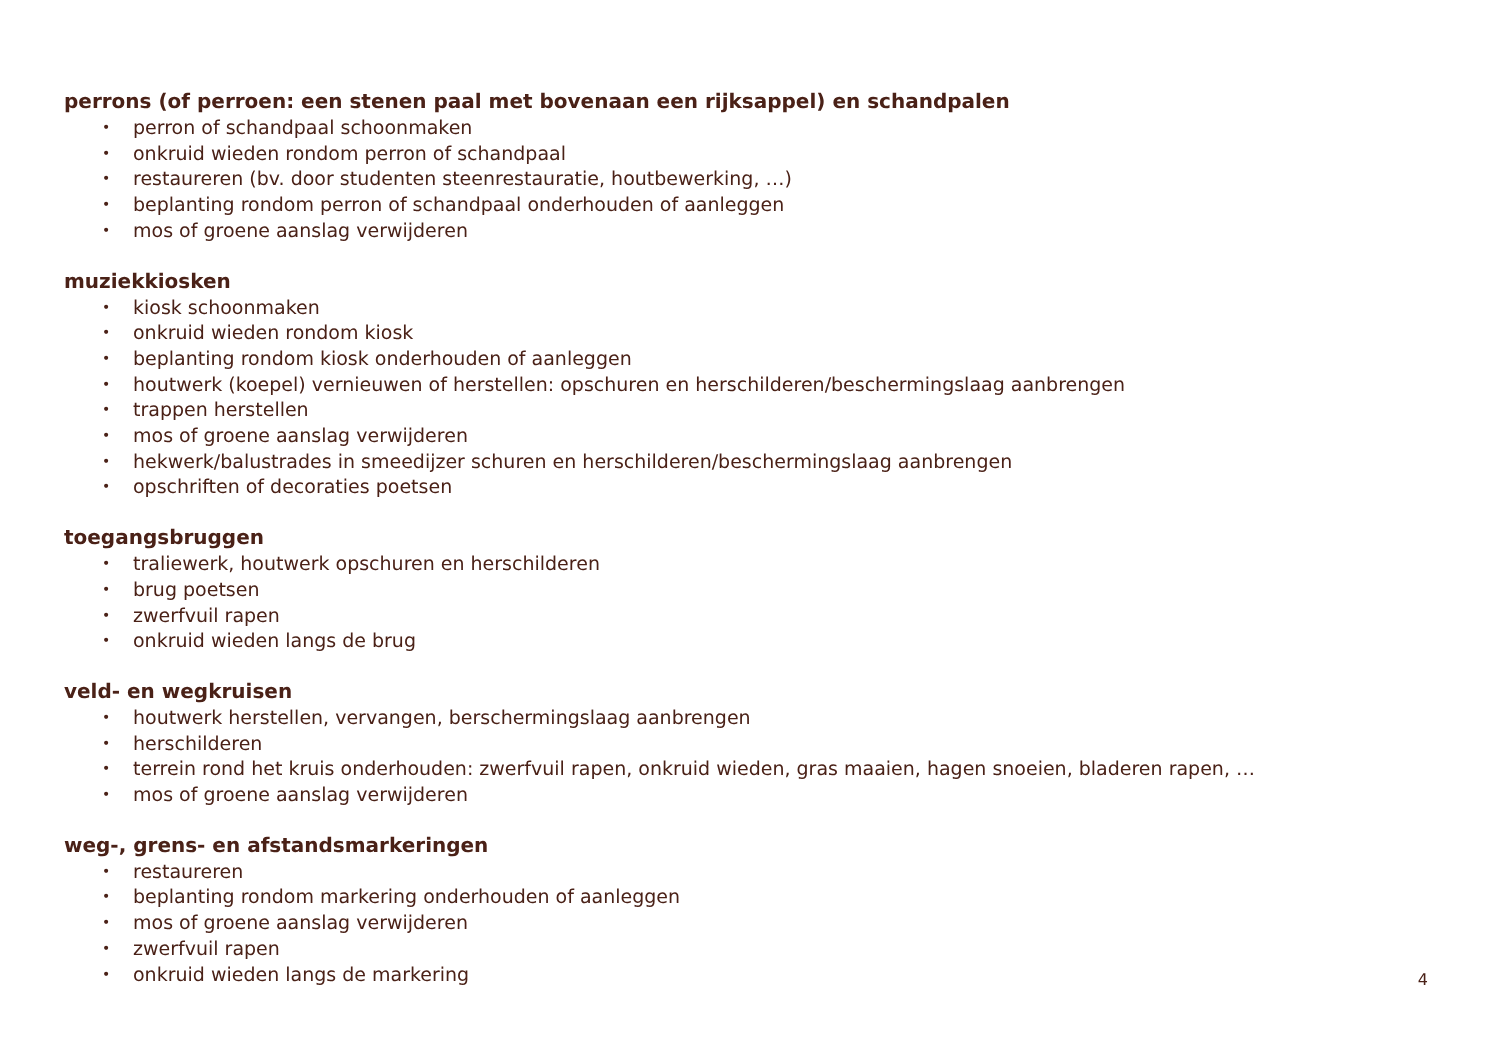perrons (of perroen: een stenen paal met bovenaan een rijksappel) en schandpalen
• perron of schandpaal schoonmaken
• onkruid wieden rondom perron of schandpaal
• restaureren (bv. door studenten steenrestauratie, houtbewerking, …)
• beplanting rondom perron of schandpaal onderhouden of aanleggen
• mos of groene aanslag verwijderen
muziekkiosken
• kiosk schoonmaken
• onkruid wieden rondom kiosk
• beplanting rondom kiosk onderhouden of aanleggen
• houtwerk (koepel) vernieuwen of herstellen: opschuren en herschilderen/beschermingslaag aanbrengen
• trappen herstellen
• mos of groene aanslag verwijderen
• hekwerk/balustrades in smeedijzer schuren en herschilderen/beschermingslaag aanbrengen
• opschriften of decoraties poetsen
toegangsbruggen
• traliewerk, houtwerk opschuren en herschilderen
• brug poetsen
• zwerfvuil rapen
• onkruid wieden langs de brug
veld- en wegkruisen
• houtwerk herstellen, vervangen, berschermingslaag aanbrengen
• herschilderen
• terrein rond het kruis onderhouden: zwerfvuil rapen, onkruid wieden, gras maaien, hagen snoeien, bladeren rapen, …
• mos of groene aanslag verwijderen
weg-, grens- en afstandsmarkeringen
• restaureren
• beplanting rondom markering onderhouden of aanleggen
• mos of groene aanslag verwijderen
• zwerfvuil rapen
• onkruid wieden langs de markering
4